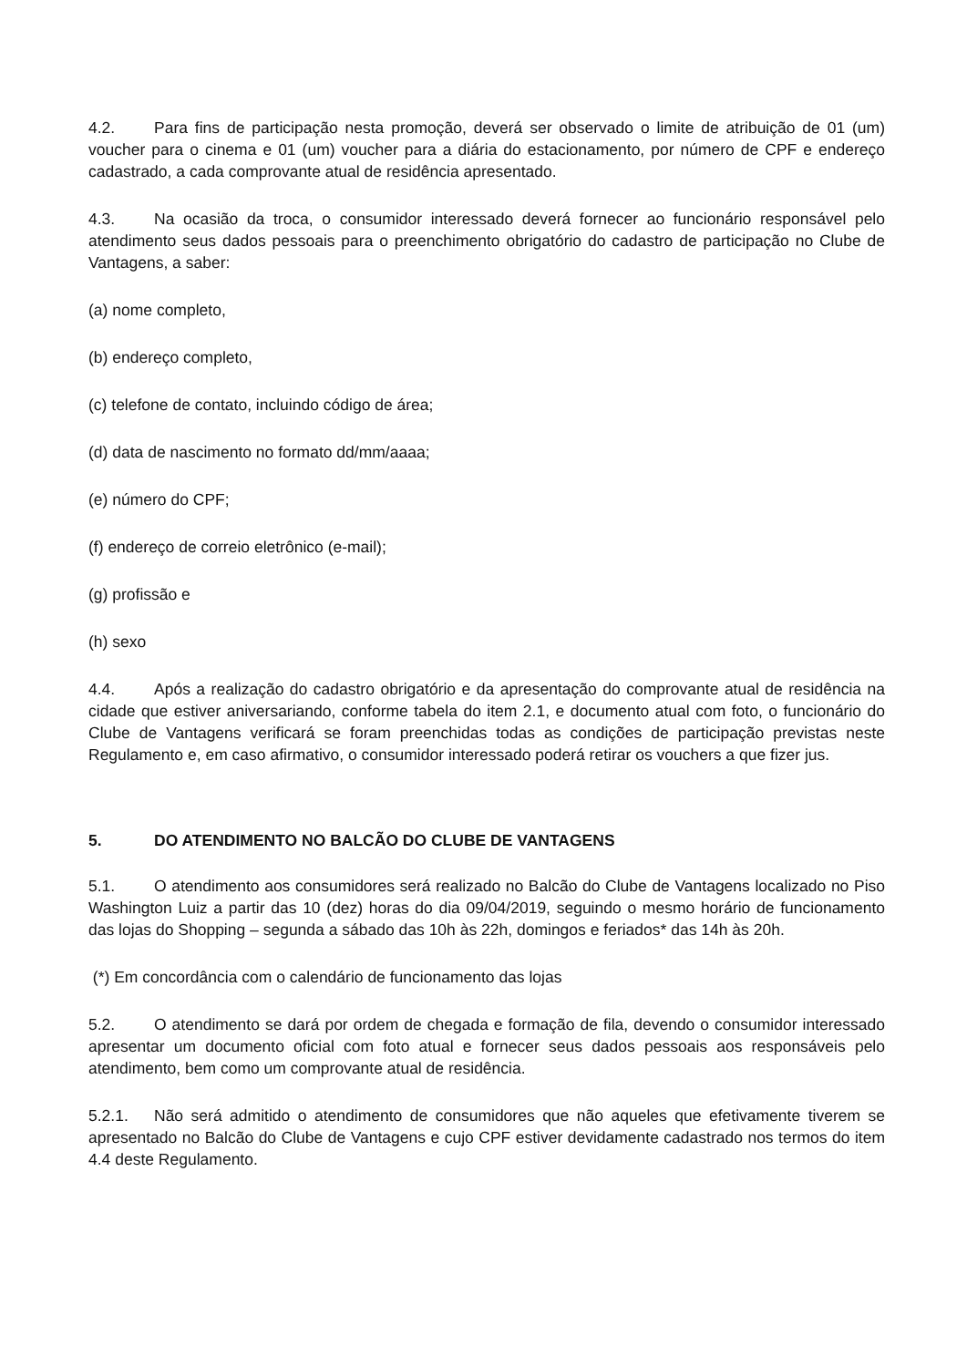4.2. Para fins de participação nesta promoção, deverá ser observado o limite de atribuição de 01 (um) voucher para o cinema e 01 (um) voucher para a diária do estacionamento, por número de CPF e endereço cadastrado, a cada comprovante atual de residência apresentado.
4.3. Na ocasião da troca, o consumidor interessado deverá fornecer ao funcionário responsável pelo atendimento seus dados pessoais para o preenchimento obrigatório do cadastro de participação no Clube de Vantagens, a saber:
(a) nome completo,
(b) endereço completo,
(c) telefone de contato, incluindo código de área;
(d) data de nascimento no formato dd/mm/aaaa;
(e) número do CPF;
(f) endereço de correio eletrônico (e-mail);
(g) profissão e
(h) sexo
4.4. Após a realização do cadastro obrigatório e da apresentação do comprovante atual de residência na cidade que estiver aniversariando, conforme tabela do item 2.1, e documento atual com foto, o funcionário do Clube de Vantagens verificará se foram preenchidas todas as condições de participação previstas neste Regulamento e, em caso afirmativo, o consumidor interessado poderá retirar os vouchers a que fizer jus.
5. DO ATENDIMENTO NO BALCÃO DO CLUBE DE VANTAGENS
5.1. O atendimento aos consumidores será realizado no Balcão do Clube de Vantagens localizado no Piso Washington Luiz a partir das 10 (dez) horas do dia 09/04/2019, seguindo o mesmo horário de funcionamento das lojas do Shopping – segunda a sábado das 10h às 22h, domingos e feriados* das 14h às 20h.
(*) Em concordância com o calendário de funcionamento das lojas
5.2. O atendimento se dará por ordem de chegada e formação de fila, devendo o consumidor interessado apresentar um documento oficial com foto atual e fornecer seus dados pessoais aos responsáveis pelo atendimento, bem como um comprovante atual de residência.
5.2.1. Não será admitido o atendimento de consumidores que não aqueles que efetivamente tiverem se apresentado no Balcão do Clube de Vantagens e cujo CPF estiver devidamente cadastrado nos termos do item 4.4 deste Regulamento.